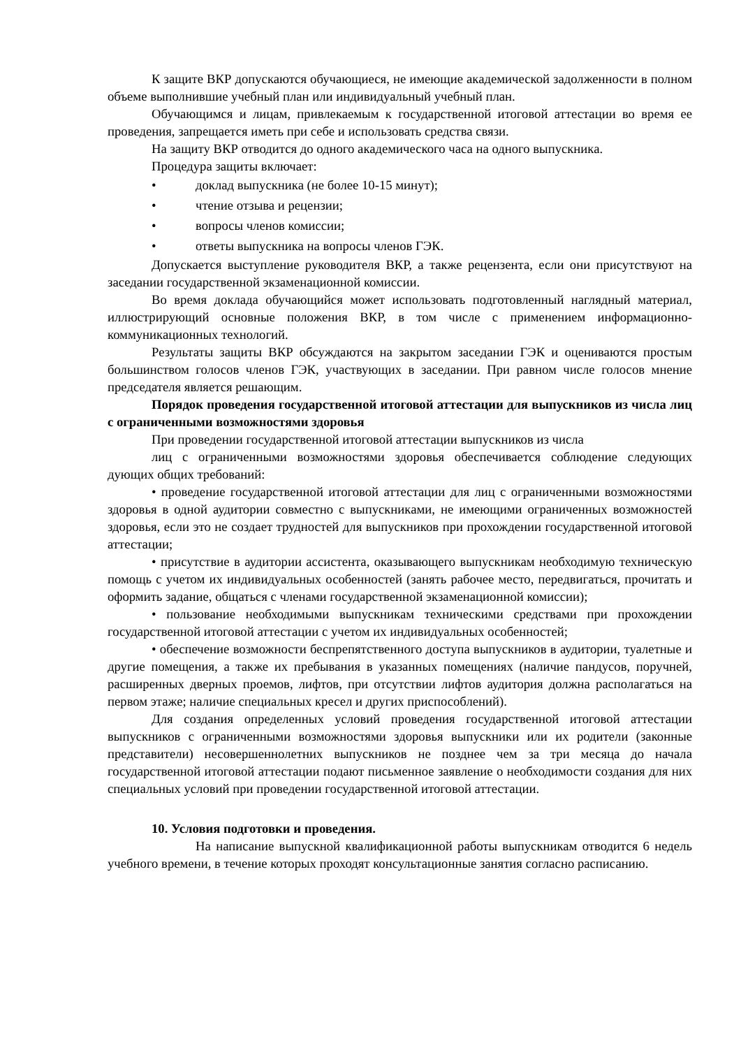К защите ВКР допускаются обучающиеся, не имеющие академической задолженности в полном объеме выполнившие учебный план или индивидуальный учебный план.
Обучающимся и лицам, привлекаемым к государственной итоговой аттестации во время ее проведения, запрещается иметь при себе и использовать средства связи.
На защиту ВКР отводится до одного академического часа на одного выпускника.
Процедура защиты включает:
• доклад выпускника (не более 10-15 минут);
• чтение отзыва и рецензии;
• вопросы членов комиссии;
• ответы выпускника на вопросы членов ГЭК.
Допускается выступление руководителя ВКР, а также рецензента, если они присутствуют на заседании государственной экзаменационной комиссии.
Во время доклада обучающийся может использовать подготовленный наглядный материал, иллюстрирующий основные положения ВКР, в том числе с применением информационно-коммуникационных технологий.
Результаты защиты ВКР обсуждаются на закрытом заседании ГЭК и оцениваются простым большинством голосов членов ГЭК, участвующих в заседании. При равном числе голосов мнение председателя является решающим.
Порядок проведения государственной итоговой аттестации для выпускников из числа лиц с ограниченными возможностями здоровья
При проведении государственной итоговой аттестации выпускников из числа
лиц с ограниченными возможностями здоровья обеспечивается соблюдение следующих дующих общих требований:
• проведение государственной итоговой аттестации для лиц с ограниченными возможностями здоровья в одной аудитории совместно с выпускниками, не имеющими ограниченных возможностей здоровья, если это не создает трудностей для выпускников при прохождении государственной итоговой аттестации;
• присутствие в аудитории ассистента, оказывающего выпускникам необходимую техническую помощь с учетом их индивидуальных особенностей (занять рабочее место, передвигаться, прочитать и оформить задание, общаться с членами государственной экзаменационной комиссии);
• пользование необходимыми выпускникам техническими средствами при прохождении государственной итоговой аттестации с учетом их индивидуальных особенностей;
• обеспечение возможности беспрепятственного доступа выпускников в аудитории, туалетные и другие помещения, а также их пребывания в указанных помещениях (наличие пандусов, поручней, расширенных дверных проемов, лифтов, при отсутствии лифтов аудитория должна располагаться на первом этаже; наличие специальных кресел и других приспособлений).
Для создания определенных условий проведения государственной итоговой аттестации выпускников с ограниченными возможностями здоровья выпускники или их родители (законные представители) несовершеннолетних выпускников не позднее чем за три месяца до начала государственной итоговой аттестации подают письменное заявление о необходимости создания для них специальных условий при проведении государственной итоговой аттестации.
10. Условия подготовки и проведения.
На написание выпускной квалификационной работы выпускникам отводится 6 недель учебного времени, в течение которых проходят консультационные занятия согласно расписанию.